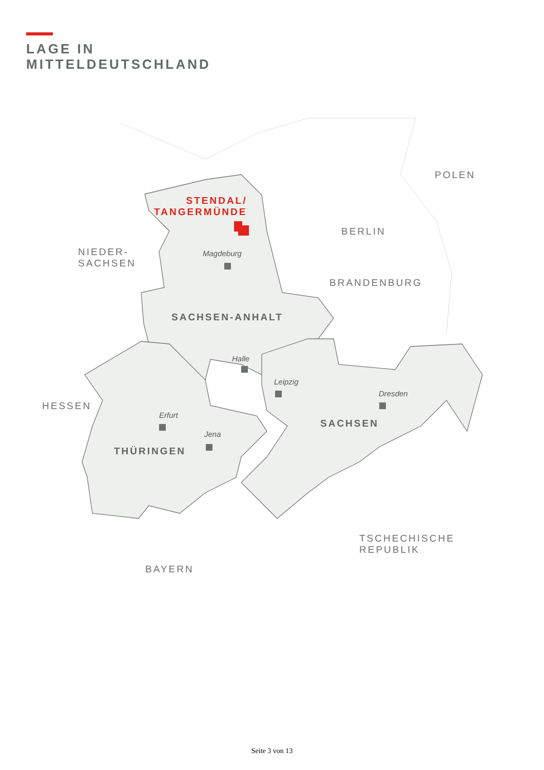LAGE IN
MITTELDEUTSCHLAND
POLEN
STENDAL/
TANGERMÜNDE
BERLIN
NIEDER-
SACHSEN
Magdeburg
BRANDENBURG
SACHSEN-ANHALT
Halle
Leipzig
Dresden
HESSEN
Erfurt
SACHSEN
Jena
THÜRINGEN
TSCHECHISCHE
REPUBLIK
BAYERN
Seite 3 von 13